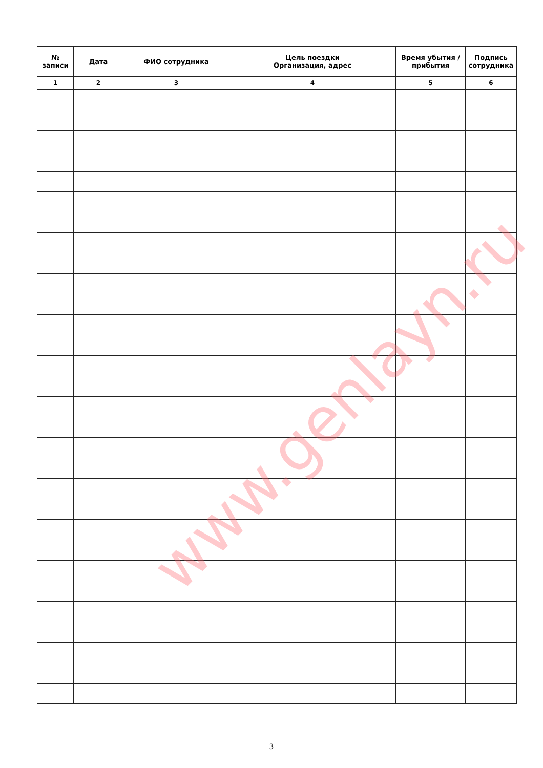| № записи | Дата | ФИО сотрудника | Цель поездки Организация, адрес | Время убытия / прибытия | Подпись сотрудника |
| --- | --- | --- | --- | --- | --- |
| 1 | 2 | 3 | 4 | 5 | 6 |
www.genlayn.ru
3